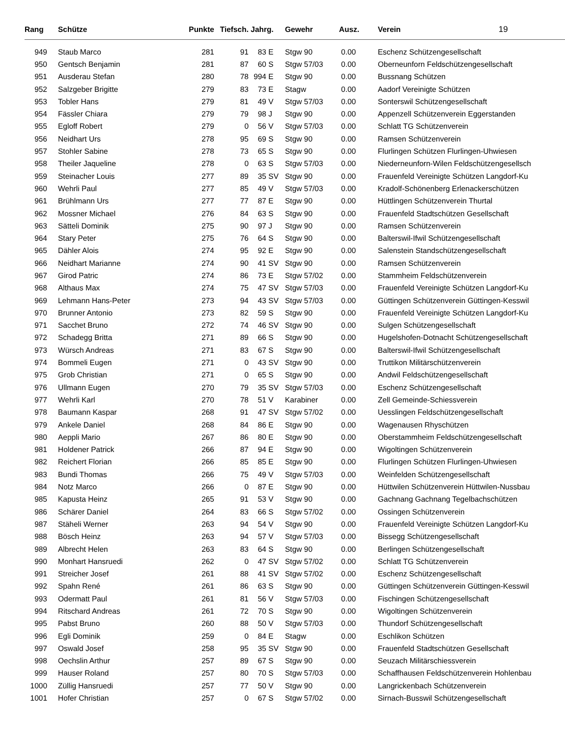| Rang | Schütze | Punkte | Tiefsch. | Jahrg. | | Gewehr | Ausz. | Verein 19 |
| --- | --- | --- | --- | --- | --- | --- | --- | --- |
| 949 | Staub Marco | 281 | 91 | 83 | E | Stgw 90 | 0.00 | Eschenz Schützengesellschaft |
| 950 | Gentsch Benjamin | 281 | 87 | 60 | S | Stgw 57/03 | 0.00 | Oberneunforn Feldschützengesellschaft |
| 951 | Ausderau Stefan | 280 | 78 | 994 | E | Stgw 90 | 0.00 | Bussnang Schützen |
| 952 | Salzgeber Brigitte | 279 | 83 | 73 | E | Stagw | 0.00 | Aadorf Vereinigte Schützen |
| 953 | Tobler Hans | 279 | 81 | 49 | V | Stgw 57/03 | 0.00 | Sonterswil Schützengesellschaft |
| 954 | Fässler Chiara | 279 | 79 | 98 | J | Stgw 90 | 0.00 | Appenzell Schützenverein Eggerstanden |
| 955 | Egloff Robert | 279 | 0 | 56 | V | Stgw 57/03 | 0.00 | Schlatt TG Schützenverein |
| 956 | Neidhart Urs | 278 | 95 | 69 | S | Stgw 90 | 0.00 | Ramsen Schützenverein |
| 957 | Stohler Sabine | 278 | 73 | 65 | S | Stgw 90 | 0.00 | Flurlingen Schützen Flurlingen-Uhwiesen |
| 958 | Theiler Jaqueline | 278 | 0 | 63 | S | Stgw 57/03 | 0.00 | Niederneunforn-Wilen Feldschützengesellsch |
| 959 | Steinacher Louis | 277 | 89 | 35 | SV | Stgw 90 | 0.00 | Frauenfeld Vereinigte Schützen Langdorf-Ku |
| 960 | Wehrli Paul | 277 | 85 | 49 | V | Stgw 57/03 | 0.00 | Kradolf-Schönenberg Erlenackerschützen |
| 961 | Brühlmann Urs | 277 | 77 | 87 | E | Stgw 90 | 0.00 | Hüttlingen Schützenverein Thurtal |
| 962 | Mossner Michael | 276 | 84 | 63 | S | Stgw 90 | 0.00 | Frauenfeld Stadtschützen Gesellschaft |
| 963 | Sätteli Dominik | 275 | 90 | 97 | J | Stgw 90 | 0.00 | Ramsen Schützenverein |
| 964 | Stary Peter | 275 | 76 | 64 | S | Stgw 90 | 0.00 | Balterswil-Ifwil Schützengesellschaft |
| 965 | Dähler Alois | 274 | 95 | 92 | E | Stgw 90 | 0.00 | Salenstein Standschützengesellschaft |
| 966 | Neidhart Marianne | 274 | 90 | 41 | SV | Stgw 90 | 0.00 | Ramsen Schützenverein |
| 967 | Girod Patric | 274 | 86 | 73 | E | Stgw 57/02 | 0.00 | Stammheim Feldschützenverein |
| 968 | Althaus Max | 274 | 75 | 47 | SV | Stgw 57/03 | 0.00 | Frauenfeld Vereinigte Schützen Langdorf-Ku |
| 969 | Lehmann Hans-Peter | 273 | 94 | 43 | SV | Stgw 57/03 | 0.00 | Güttingen Schützenverein Güttingen-Kesswil |
| 970 | Brunner Antonio | 273 | 82 | 59 | S | Stgw 90 | 0.00 | Frauenfeld Vereinigte Schützen Langdorf-Ku |
| 971 | Sacchet Bruno | 272 | 74 | 46 | SV | Stgw 90 | 0.00 | Sulgen Schützengesellschaft |
| 972 | Schadegg Britta | 271 | 89 | 66 | S | Stgw 90 | 0.00 | Hugelshofen-Dotnacht Schützengesellschaft |
| 973 | Würsch Andreas | 271 | 83 | 67 | S | Stgw 90 | 0.00 | Balterswil-Ifwil Schützengesellschaft |
| 974 | Bommeli Eugen | 271 | 0 | 43 | SV | Stgw 90 | 0.00 | Truttikon Militärschützenverein |
| 975 | Grob Christian | 271 | 0 | 65 | S | Stgw 90 | 0.00 | Andwil Feldschützengesellschaft |
| 976 | Ullmann Eugen | 270 | 79 | 35 | SV | Stgw 57/03 | 0.00 | Eschenz Schützengesellschaft |
| 977 | Wehrli Karl | 270 | 78 | 51 | V | Karabiner | 0.00 | Zell Gemeinde-Schiessverein |
| 978 | Baumann Kaspar | 268 | 91 | 47 | SV | Stgw 57/02 | 0.00 | Uesslingen Feldschützengesellschaft |
| 979 | Ankele Daniel | 268 | 84 | 86 | E | Stgw 90 | 0.00 | Wagenausen Rhyschützen |
| 980 | Aeppli Mario | 267 | 86 | 80 | E | Stgw 90 | 0.00 | Oberstammheim Feldschützengesellschaft |
| 981 | Holdener Patrick | 266 | 87 | 94 | E | Stgw 90 | 0.00 | Wigoltingen Schützenverein |
| 982 | Reichert Florian | 266 | 85 | 85 | E | Stgw 90 | 0.00 | Flurlingen Schützen Flurlingen-Uhwiesen |
| 983 | Bundi Thomas | 266 | 75 | 49 | V | Stgw 57/03 | 0.00 | Weinfelden Schützengesellschaft |
| 984 | Notz Marco | 266 | 0 | 87 | E | Stgw 90 | 0.00 | Hüttwilen Schützenverein Hüttwilen-Nussbau |
| 985 | Kapusta Heinz | 265 | 91 | 53 | V | Stgw 90 | 0.00 | Gachnang Gachnang Tegelbachschützen |
| 986 | Schärer Daniel | 264 | 83 | 66 | S | Stgw 57/02 | 0.00 | Ossingen Schützenverein |
| 987 | Stäheli Werner | 263 | 94 | 54 | V | Stgw 90 | 0.00 | Frauenfeld Vereinigte Schützen Langdorf-Ku |
| 988 | Bösch Heinz | 263 | 94 | 57 | V | Stgw 57/03 | 0.00 | Bissegg Schützengesellschaft |
| 989 | Albrecht Helen | 263 | 83 | 64 | S | Stgw 90 | 0.00 | Berlingen Schützengesellschaft |
| 990 | Monhart Hansruedi | 262 | 0 | 47 | SV | Stgw 57/02 | 0.00 | Schlatt TG Schützenverein |
| 991 | Streicher Josef | 261 | 88 | 41 | SV | Stgw 57/02 | 0.00 | Eschenz Schützengesellschaft |
| 992 | Spahn René | 261 | 86 | 63 | S | Stgw 90 | 0.00 | Güttingen Schützenverein Güttingen-Kesswil |
| 993 | Odermatt Paul | 261 | 81 | 56 | V | Stgw 57/03 | 0.00 | Fischingen Schützengesellschaft |
| 994 | Ritschard Andreas | 261 | 72 | 70 | S | Stgw 90 | 0.00 | Wigoltingen Schützenverein |
| 995 | Pabst Bruno | 260 | 88 | 50 | V | Stgw 57/03 | 0.00 | Thundorf Schützengesellschaft |
| 996 | Egli Dominik | 259 | 0 | 84 | E | Stagw | 0.00 | Eschlikon Schützen |
| 997 | Oswald Josef | 258 | 95 | 35 | SV | Stgw 90 | 0.00 | Frauenfeld Stadtschützen Gesellschaft |
| 998 | Oechslin Arthur | 257 | 89 | 67 | S | Stgw 90 | 0.00 | Seuzach Militärschiessverein |
| 999 | Hauser Roland | 257 | 80 | 70 | S | Stgw 57/03 | 0.00 | Schaffhausen Feldschützenverein Hohlenbau |
| 1000 | Züllig Hansruedi | 257 | 77 | 50 | V | Stgw 90 | 0.00 | Langrickenbach Schützenverein |
| 1001 | Hofer Christian | 257 | 0 | 67 | S | Stgw 57/02 | 0.00 | Sirnach-Busswil Schützengesellschaft |